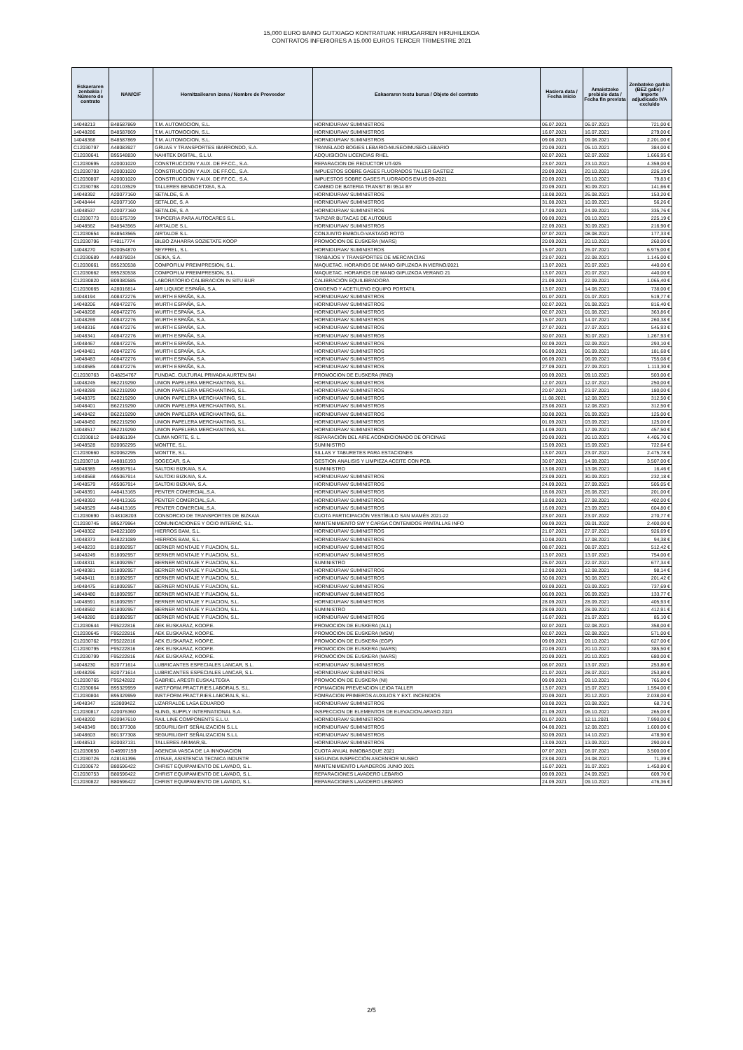15,000 EURO BAINO GUTXIAGO KONTRATUAK HIRUGARREN HIRUHILEKOA
CONTRATOS INFERIORES A 15.000 EUROS TERCER TRIMESTRE 2021
| Eskaeraren zenbakia / Número de contrato | NAN/CIF | Hornitzailearen izena / Nombre de Proveedor | Eskaeraren testu burua / Objeto del contrato | Hasiera data / Fecha inicio | Amaietzeko prebisio data / Fecha fin prevista | Zenbateko garbia (BEZ gabe) / Importe adjudicado IVA excluido |
| --- | --- | --- | --- | --- | --- | --- |
| 14048213 | B48587869 | T.M. AUTOMOCION, S.L. | HORNIDURAK/ SUMINISTROS | 06.07.2021 | 06.07.2021 | 721,00 € |
| 14048286 | B48587869 | T.M. AUTOMOCION, S.L. | HORNIDURAK/ SUMINISTROS | 16.07.2021 | 16.07.2021 | 279,00 € |
| 14048368 | B48587869 | T.M. AUTOMOCION, S.L. | HORNIDURAK/ SUMINISTROS | 09.08.2021 | 09.08.2021 | 2.201,00 € |
| C12030797 | A48083927 | GRUAS Y TRANSPORTES IBARRONDO, S.A. | TRANSLADO BOGIES LEBARIO-MUSEO/MUSEO-LEBARIO | 20.09.2021 | 05.10.2021 | 384,00 € |
| C12030641 | B95548830 | NAHITEK DIGITAL, S.L.U. | ADQUISICION LICENCIAS RHEL | 02.07.2021 | 02.07.2022 | 1.666,95 € |
| C12030695 | A20001020 | CONSTRUCCION Y AUX. DE FF.CC., S.A. | REPARACION DE REDUCTOR UT-925 | 23.07.2021 | 23.10.2021 | 4.359,00 € |
| C12030793 | A20001020 | CONSTRUCCION Y AUX. DE FF.CC., S.A. | IMPUESTOS SOBRE GASES FLUORADOS TALLER GASTEIZ | 20.09.2021 | 20.10.2021 | 226,19 € |
| C12030807 | A20001020 | CONSTRUCCION Y AUX. DE FF.CC., S.A. | IMPUESTOS SOBRE GASES FLUORADOS EMUS 09-2021 | 20.09.2021 | 05.10.2021 | 79,83 € |
| C12030798 | A20103529 | TALLERES BENGOETXEA, S.A. | CAMBIO DE BATERIA TRANSIT BI 9514 BY | 20.09.2021 | 30.09.2021 | 141,66 € |
| 14048392 | A20077160 | SETALDE, S. A | HORNIDURAK/ SUMINISTROS | 18.08.2021 | 26.08.2021 | 153,20 € |
| 14048444 | A20077160 | SETALDE, S. A | HORNIDURAK/ SUMINISTROS | 31.08.2021 | 10.09.2021 | 56,26 € |
| 14048537 | A20077160 | SETALDE, S. A | HORNIDURAK/ SUMINISTROS | 17.09.2021 | 24.09.2021 | 335,76 € |
| C12030773 | B31675739 | TAPICERIA PARA AUTOCARES S.L. | TAPIZAR BUTACAS DE AUTOBUS | 09.09.2021 | 09.10.2021 | 225,19 € |
| 14048562 | B48543565 | AIRTALDE S.L. | HORNIDURAK/ SUMINISTROS | 22.09.2021 | 30.09.2021 | 216,90 € |
| C12030654 | B48543565 | AIRTALDE S.L. | CONJUNTO EMBOLO-VASTAGO ROTO | 07.07.2021 | 08.08.2021 | 177,33 € |
| C12030796 | F48117774 | BILBO ZAHARRA SOZIETATE KOOP | PROMOCION DE EUSKERA (MARS) | 20.09.2021 | 20.10.2021 | 260,00 € |
| 14048270 | B20054870 | SEYPREL, S.L. | HORNIDURAK/ SUMINISTROS | 15.07.2021 | 26.07.2021 | 6.975,00 € |
| C12030689 | A48078034 | DEIKA, S.A. | TRABAJOS Y TRANSPORTES DE MERCANCÍAS | 23.07.2021 | 22.08.2021 | 1.145,00 € |
| C12030661 | B95230538 | COMPOFILM PREIMPRESION, S.L. | MAQUETAC. HORARIOS DE MANO GIPUZKOA INVIERNO/2021 | 13.07.2021 | 20.07.2021 | 440,00 € |
| C12030662 | B95230538 | COMPOFILM PREIMPRESION, S.L. | MAQUETAC. HORARIOS DE MANO GIPUZKOA VERANO 21 | 13.07.2021 | 20.07.2021 | 440,00 € |
| C12030820 | B09380585 | LABORATORIO CALIBRACION IN SITU BUR | CALIBRACIÓN EQUILIBRADORA | 21.09.2021 | 22.09.2021 | 1.065,40 € |
| C12030665 | A28016814 | AIR LIQUIDE ESPAÑA, S.A. | OXIGENO Y ACETILENO EQUIPO PORTATIL | 13.07.2021 | 14.08.2021 | 738,00 € |
| 14048194 | A08472276 | WURTH ESPAÑA, S.A. | HORNIDURAK/ SUMINISTROS | 01.07.2021 | 01.07.2021 | 519,77 € |
| 14048206 | A08472276 | WURTH ESPAÑA, S.A. | HORNIDURAK/ SUMINISTROS | 02.07.2021 | 01.08.2021 | 816,40 € |
| 14048208 | A08472276 | WURTH ESPAÑA, S.A. | HORNIDURAK/ SUMINISTROS | 02.07.2021 | 01.08.2021 | 363,86 € |
| 14048269 | A08472276 | WURTH ESPAÑA, S.A. | HORNIDURAK/ SUMINISTROS | 15.07.2021 | 14.07.2021 | 260,38 € |
| 14048316 | A08472276 | WURTH ESPAÑA, S.A. | HORNIDURAK/ SUMINISTROS | 27.07.2021 | 27.07.2021 | 545,93 € |
| 14048341 | A08472276 | WURTH ESPAÑA, S.A. | HORNIDURAK/ SUMINISTROS | 30.07.2021 | 30.07.2021 | 1.267,93 € |
| 14048467 | A08472276 | WURTH ESPAÑA, S.A. | HORNIDURAK/ SUMINISTROS | 02.09.2021 | 02.09.2021 | 293,10 € |
| 14048481 | A08472276 | WURTH ESPAÑA, S.A. | HORNIDURAK/ SUMINISTROS | 06.09.2021 | 06.09.2021 | 181,68 € |
| 14048483 | A08472276 | WURTH ESPAÑA, S.A. | HORNIDURAK/ SUMINISTROS | 06.09.2021 | 06.09.2021 | 755,08 € |
| 14048585 | A08472276 | WURTH ESPAÑA, S.A. | HORNIDURAK/ SUMINISTROS | 27.09.2021 | 27.09.2021 | 1.113,30 € |
| C12030763 | G48254767 | FUNDAC. CULTURAL PRIVADA AURTEN BAI | PROMOCION DE EUSKERA (RND) | 09.09.2021 | 09.10.2021 | 503,00 € |
| 14048245 | B62219290 | UNION PAPELERA MERCHANTING, S.L. | HORNIDURAK/ SUMINISTROS | 12.07.2021 | 12.07.2021 | 250,00 € |
| 14048289 | B62219290 | UNION PAPELERA MERCHANTING, S.L. | HORNIDURAK/ SUMINISTROS | 20.07.2021 | 23.07.2021 | 180,00 € |
| 14048375 | B62219290 | UNION PAPELERA MERCHANTING, S.L. | HORNIDURAK/ SUMINISTROS | 11.08.2021 | 12.08.2021 | 312,50 € |
| 14048401 | B62219290 | UNION PAPELERA MERCHANTING, S.L. | HORNIDURAK/ SUMINISTROS | 23.08.2021 | 12.08.2021 | 312,50 € |
| 14048422 | B62219290 | UNION PAPELERA MERCHANTING, S.L. | HORNIDURAK/ SUMINISTROS | 30.08.2021 | 01.09.2021 | 125,00 € |
| 14048450 | B62219290 | UNION PAPELERA MERCHANTING, S.L. | HORNIDURAK/ SUMINISTROS | 01.09.2021 | 03.09.2021 | 125,00 € |
| 14048517 | B62219290 | UNION PAPELERA MERCHANTING, S.L. | HORNIDURAK/ SUMINISTROS | 14.09.2021 | 17.09.2021 | 457,50 € |
| C12030812 | B48061394 | CLIMA NORTE, S. L. | REPARACIÓN DEL AIRE ACONDICIONADO DE OFICINAS | 20.09.2021 | 20.10.2021 | 4.405,70 € |
| 14048528 | B20062295 | MONTTE, S.L. | SUMINISTRO | 15.09.2021 | 15.09.2021 | 722,64 € |
| C12030660 | B20062295 | MONTTE, S.L. | SILLAS Y TABURETES PARA ESTACIONES | 13.07.2021 | 23.07.2021 | 2.475,78 € |
| C12030718 | A48816193 | SOGECAR, S.A. | GESTION ANALISIS Y LIMPIEZA ACEITE CON PCB. | 30.07.2021 | 14.08.2021 | 3.507,00 € |
| 14048385 | A95067914 | SALTOKI BIZKAIA, S.A. | SUMINISTRO | 13.08.2021 | 13.08.2021 | 16,46 € |
| 14048568 | A95067914 | SALTOKI BIZKAIA, S.A. | HORNIDURAK/ SUMINISTROS | 23.09.2021 | 30.09.2021 | 232,18 € |
| 14048579 | A95067914 | SALTOKI BIZKAIA, S.A. | HORNIDURAK/ SUMINISTROS | 24.09.2021 | 27.09.2021 | 505,05 € |
| 14048391 | A48413165 | PENTER COMERCIAL,S.A. | HORNIDURAK/ SUMINISTROS | 18.08.2021 | 26.08.2021 | 201,00 € |
| 14048393 | A48413165 | PENTER COMERCIAL,S.A. | HORNIDURAK/ SUMINISTROS | 18.08.2021 | 27.08.2021 | 402,00 € |
| 14048529 | A48413165 | PENTER COMERCIAL,S.A. | HORNIDURAK/ SUMINISTROS | 16.09.2021 | 23.09.2021 | 604,80 € |
| C12030690 | G48108203 | CONSORCIO DE TRANSPORTES DE BIZKAIA | CUOTA PARTICIPACIÓN VESTÍBULO SAN MAMÉS 2021-22 | 23.07.2021 | 23.07.2022 | 270,77 € |
| C12030745 | B95279964 | COMUNICACIONES Y OCIO INTERAC, S.L. | MANTENIMIENTO SW Y CARGA CONTENIDOS PANTALLAS INFO | 09.09.2021 | 09.01.2022 | 2.400,00 € |
| 14048302 | B48221089 | HIERROS BAM, S.L. | HORNIDURAK/ SUMINISTROS | 21.07.2021 | 27.07.2021 | 926,69 € |
| 14048373 | B48221089 | HIERROS BAM, S.L. | HORNIDURAK/ SUMINISTROS | 10.08.2021 | 17.08.2021 | 94,38 € |
| 14048233 | B18092957 | BERNER MONTAJE Y FIJACION, S.L. | HORNIDURAK/ SUMINISTROS | 08.07.2021 | 08.07.2021 | 512,42 € |
| 14048249 | B18092957 | BERNER MONTAJE Y FIJACION, S.L. | HORNIDURAK/ SUMINISTROS | 13.07.2021 | 13.07.2021 | 754,00 € |
| 14048311 | B18092957 | BERNER MONTAJE Y FIJACION, S.L. | SUMINISTRO | 26.07.2021 | 22.07.2021 | 677,34 € |
| 14048381 | B18092957 | BERNER MONTAJE Y FIJACION, S.L. | HORNIDURAK/ SUMINISTROS | 12.08.2021 | 12.08.2021 | 98,14 € |
| 14048411 | B18092957 | BERNER MONTAJE Y FIJACION, S.L. | HORNIDURAK/ SUMINISTROS | 30.08.2021 | 30.08.2021 | 201,42 € |
| 14048475 | B18092957 | BERNER MONTAJE Y FIJACION, S.L. | HORNIDURAK/ SUMINISTROS | 03.09.2021 | 03.09.2021 | 737,69 € |
| 14048480 | B18092957 | BERNER MONTAJE Y FIJACION, S.L. | HORNIDURAK/ SUMINISTROS | 06.09.2021 | 06.09.2021 | 133,77 € |
| 14048591 | B18092957 | BERNER MONTAJE Y FIJACION, S.L. | HORNIDURAK/ SUMINISTROS | 28.09.2021 | 28.09.2021 | 405,93 € |
| 14048592 | B18092957 | BERNER MONTAJE Y FIJACION, S.L. | SUMINISTRO | 28.09.2021 | 28.09.2021 | 412,91 € |
| 14048280 | B18092957 | BERNER MONTAJE Y FIJACION, S.L. | HORNIDURAK/ SUMINISTROS | 16.07.2021 | 21.07.2021 | 85,10 € |
| C12030644 | F95222816 | AEK EUSKARAZ, KOOP.E. | PROMOCION DE EUSKERA (ALL) | 02.07.2021 | 02.08.2021 | 358,00 € |
| C12030645 | F95222816 | AEK EUSKARAZ, KOOP.E. | PROMOCION DE EUSKERA (MSM) | 02.07.2021 | 02.08.2021 | 571,00 € |
| C12030762 | F95222816 | AEK EUSKARAZ, KOOP.E. | PROMOCION DE EUSKERA (EGP) | 09.09.2021 | 09.10.2021 | 627,00 € |
| C12030795 | F95222816 | AEK EUSKARAZ, KOOP.E. | PROMOCION DE EUSKERA (MARS) | 20.09.2021 | 20.10.2021 | 385,50 € |
| C12030799 | F95222816 | AEK EUSKARAZ, KOOP.E. | PROMOCION DE EUSKERA (MARS) | 20.09.2021 | 20.10.2021 | 680,00 € |
| 14048230 | B20771614 | LUBRICANTES ESPECIALES LANCAR, S.L. | HORNIDURAK/ SUMINISTROS | 08.07.2021 | 13.07.2021 | 253,80 € |
| 14048296 | B20771614 | LUBRICANTES ESPECIALES LANCAR, S.L. | HORNIDURAK/ SUMINISTROS | 21.07.2021 | 28.07.2021 | 253,80 € |
| C12030765 | F95242822 | GABRIEL ARESTI EUSKALTEGIA | PROMOCION DE EUSKERA (NI) | 09.09.2021 | 09.10.2021 | 765,00 € |
| C12030664 | B95329959 | INST.FORM.PRACT.RIES.LABORALS, S.L. | FORMACION PREVENCION LEIOA TALLER | 13.07.2021 | 15.07.2021 | 1.594,00 € |
| C12030804 | B95329959 | INST.FORM.PRACT.RIES.LABORALS, S.L. | FOMRACION PRIMEROS AUXILIOS Y EXT. INCENDIOS | 20.09.2021 | 20.12.2021 | 2.038,00 € |
| 14048347 | 15380942Z | LIZARRALDE LASA EDUARDO | HORNIDURAK/ SUMINISTROS | 03.08.2021 | 03.08.2021 | 68,73 € |
| C12030817 | A20076360 | SLING, SUPPLY INTERNATIONAL S.A. | INSPECCION DE ELEMENTOS DE ELEVACION.ARASO.2021 | 21.09.2021 | 06.10.2021 | 265,00 € |
| 14048200 | B20947610 | RAIL LINE COMPONENTS S.L.U. | HORNIDURAK/ SUMINISTROS | 01.07.2021 | 12.11.2021 | 7.990,00 € |
| 14048349 | B01377308 | SEGURILIGHT SEÑALIZACION S.L.L | HORNIDURAK/ SUMINISTROS | 04.08.2021 | 12.08.2021 | 1.600,00 € |
| 14048603 | B01377308 | SEGURILIGHT SEÑALIZACION S.L.L | HORNIDURAK/ SUMINISTROS | 30.09.2021 | 14.10.2021 | 478,90 € |
| 14048513 | B20037131 | TALLERES ARIMAR,SL | HORNIDURAK/ SUMINISTROS | 13.09.2021 | 13.09.2021 | 290,00 € |
| C12030650 | G48997159 | AGENCIA VASCA DE LA INNOVACION | CUOTA ANUAL INNOBASQUE 2021 | 07.07.2021 | 08.07.2021 | 3.500,00 € |
| C12030726 | A28161396 | ATISAE, ASISTENCIA TECNICA INDUSTR | SEGUNDA INSPECCIÓN ASCENSOR MUSEO | 23.08.2021 | 24.08.2021 | 71,39 € |
| C12030672 | B80596422 | CHRIST EQUIPAMIENTO DE LAVADO, S.L. | MANTENIMIENTO LAVADEROS JUNIO 2021 | 16.07.2021 | 31.07.2021 | 1.450,80 € |
| C12030753 | B80596422 | CHRIST EQUIPAMIENTO DE LAVADO, S.L. | REPARACIONES LAVADERO LEBARIO | 09.09.2021 | 24.09.2021 | 609,70 € |
| C12030822 | B80596422 | CHRIST EQUIPAMIENTO DE LAVADO, S.L. | REPARACIONES LAVADERO LEBARIO | 24.09.2021 | 09.10.2021 | 476,36 € |
2/5